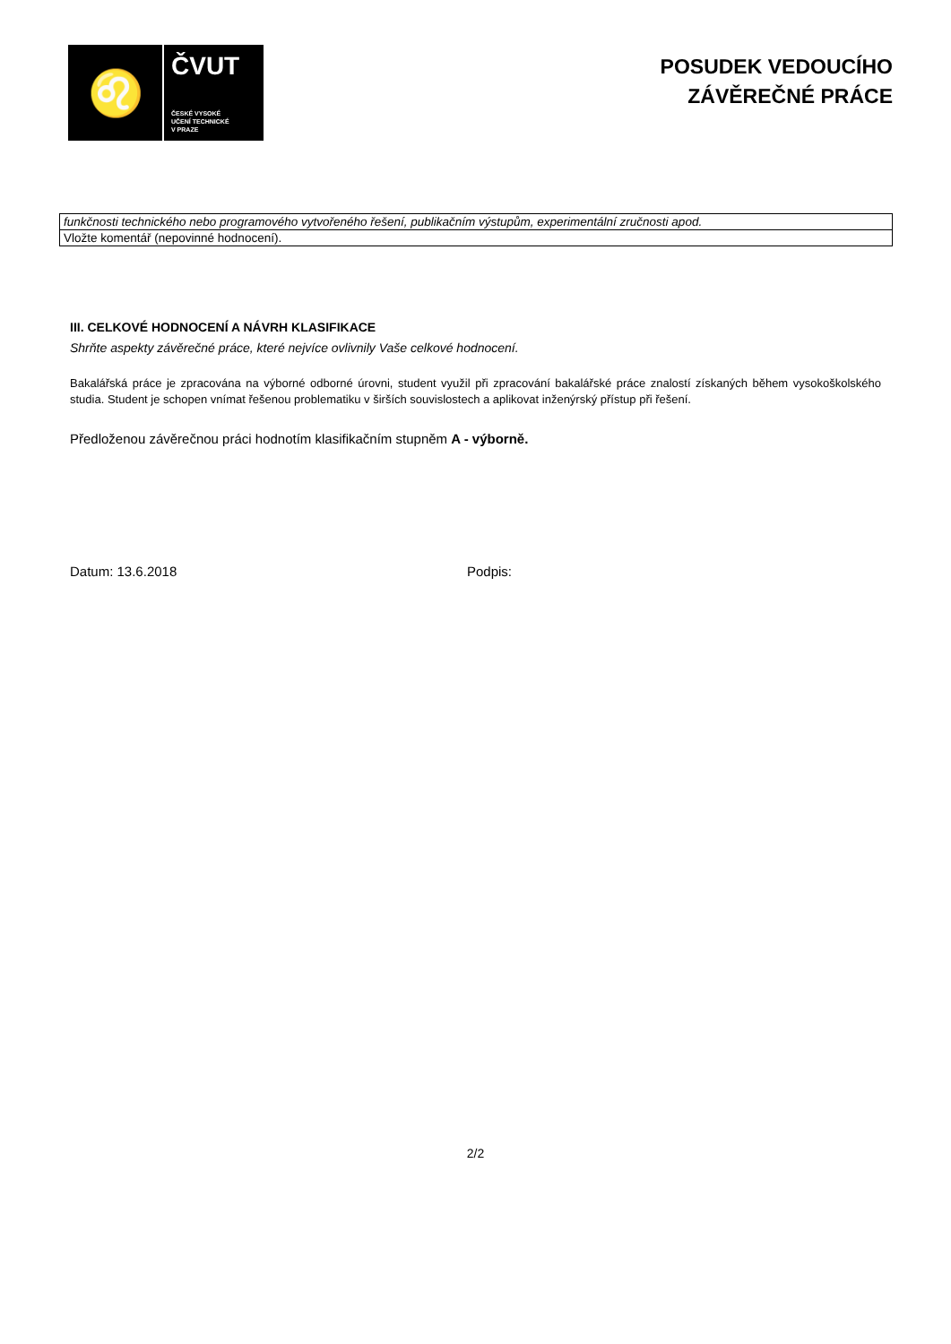♌
ČVUT
ČESKÉ VYSOKÉ
UČENÍ TECHNICKÉ
V PRAZE
POSUDEK VEDOUCÍHO
ZÁVĚREČNÉ PRÁCE
| funkčnosti technického nebo programového vytvořeného řešení, publikačním výstupům, experimentální zručnosti apod. |
| Vložte komentář (nepovinné hodnocení). |
III. CELKOVÉ HODNOCENÍ A NÁVRH KLASIFIKACE
Shrňte aspekty závěrečné práce, které nejvíce ovlivnily Vaše celkové hodnocení.
Bakalářská práce je zpracována na výborné odborné úrovni, student využil při zpracování bakalářské práce znalostí získaných během vysokoškolského studia. Student je schopen vnímat řešenou problematiku v širších souvislostech a aplikovat inženýrský přístup při řešení.
Předloženou závěrečnou práci hodnotím klasifikačním stupněm A - výborně.
Datum: 13.6.2018 Podpis:
2/2